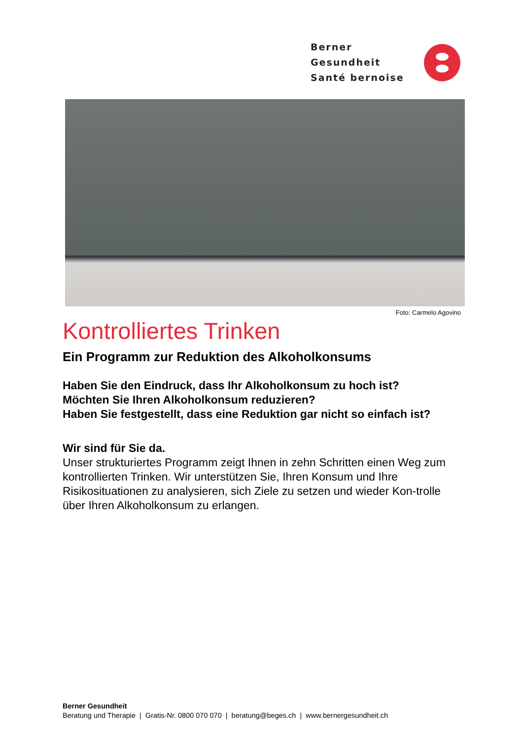Berner Gesundheit
Santé bernoise
Foto: Carmelo Agovino
Kontrolliertes Trinken
Ein Programm zur Reduktion des Alkoholkonsums
Haben Sie den Eindruck, dass Ihr Alkoholkonsum zu hoch ist?
Möchten Sie Ihren Alkoholkonsum reduzieren?
Haben Sie festgestellt, dass eine Reduktion gar nicht so einfach ist?
Wir sind für Sie da.
Unser strukturiertes Programm zeigt Ihnen in zehn Schritten einen Weg zum kontrollierten Trinken. Wir unterstützen Sie, Ihren Konsum und Ihre Risikosituationen zu analysieren, sich Ziele zu setzen und wieder Kon-trolle über Ihren Alkoholkonsum zu erlangen.
Berner Gesundheit
Beratung und Therapie | Gratis-Nr. 0800 070 070 | beratung@beges.ch | www.bernergesundheit.ch